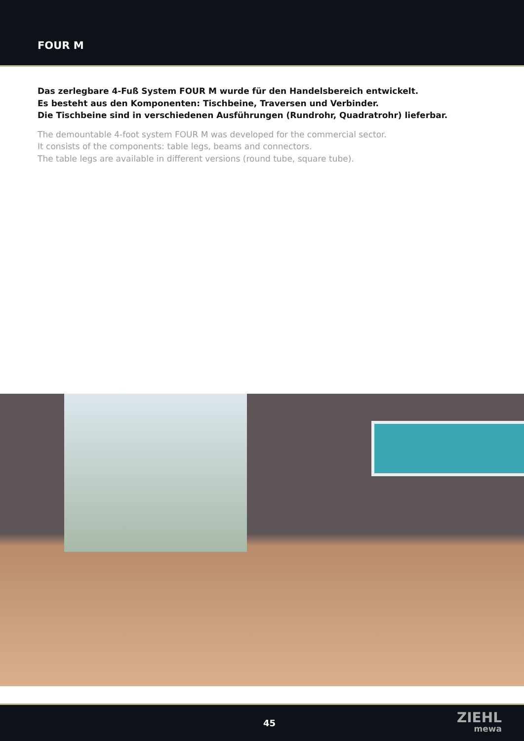FOUR M
Das zerlegbare 4-Fuß System FOUR M wurde für den Handelsbereich entwickelt.
Es besteht aus den Komponenten: Tischbeine, Traversen und Verbinder.
Die Tischbeine sind in verschiedenen Ausführungen (Rundrohr, Quadratrohr) lieferbar.
The demountable 4-foot system FOUR M was developed for the commercial sector.
It consists of the components: table legs, beams and connectors.
The table legs are available in different versions (round tube, square tube).
45 ZIEHL
mewa